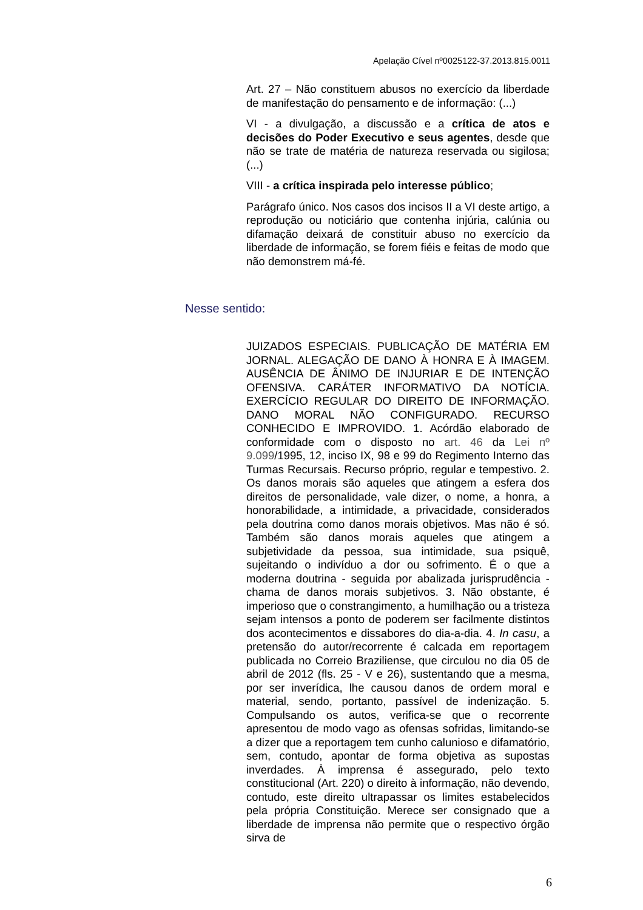Apelação Cível nº0025122-37.2013.815.0011
Art. 27 – Não constituem abusos no exercício da liberdade de manifestação do pensamento e de informação: (...)
VI - a divulgação, a discussão e a crítica de atos e decisões do Poder Executivo e seus agentes, desde que não se trate de matéria de natureza reservada ou sigilosa; (...)
VIII - a crítica inspirada pelo interesse público;
Parágrafo único. Nos casos dos incisos II a VI deste artigo, a reprodução ou noticiário que contenha injúria, calúnia ou difamação deixará de constituir abuso no exercício da liberdade de informação, se forem fiéis e feitas de modo que não demonstrem má-fé.
Nesse sentido:
JUIZADOS ESPECIAIS. PUBLICAÇÃO DE MATÉRIA EM JORNAL. ALEGAÇÃO DE DANO À HONRA E À IMAGEM. AUSÊNCIA DE ÂNIMO DE INJURIAR E DE INTENÇÃO OFENSIVA. CARÁTER INFORMATIVO DA NOTÍCIA. EXERCÍCIO REGULAR DO DIREITO DE INFORMAÇÃO. DANO MORAL NÃO CONFIGURADO. RECURSO CONHECIDO E IMPROVIDO. 1. Acórdão elaborado de conformidade com o disposto no art. 46 da Lei nº 9.099/1995, 12, inciso IX, 98 e 99 do Regimento Interno das Turmas Recursais. Recurso próprio, regular e tempestivo. 2. Os danos morais são aqueles que atingem a esfera dos direitos de personalidade, vale dizer, o nome, a honra, a honorabilidade, a intimidade, a privacidade, considerados pela doutrina como danos morais objetivos. Mas não é só. Também são danos morais aqueles que atingem a subjetividade da pessoa, sua intimidade, sua psiquê, sujeitando o indivíduo a dor ou sofrimento. É o que a moderna doutrina - seguida por abalizada jurisprudência - chama de danos morais subjetivos. 3. Não obstante, é imperioso que o constrangimento, a humilhação ou a tristeza sejam intensos a ponto de poderem ser facilmente distintos dos acontecimentos e dissabores do dia-a-dia. 4. In casu, a pretensão do autor/recorrente é calcada em reportagem publicada no Correio Braziliense, que circulou no dia 05 de abril de 2012 (fls. 25 - V e 26), sustentando que a mesma, por ser inverídica, lhe causou danos de ordem moral e material, sendo, portanto, passível de indenização. 5. Compulsando os autos, verifica-se que o recorrente apresentou de modo vago as ofensas sofridas, limitando-se a dizer que a reportagem tem cunho calunioso e difamatório, sem, contudo, apontar de forma objetiva as supostas inverdades. À imprensa é assegurado, pelo texto constitucional (Art. 220) o direito à informação, não devendo, contudo, este direito ultrapassar os limites estabelecidos pela própria Constituição. Merece ser consignado que a liberdade de imprensa não permite que o respectivo órgão sirva de
6